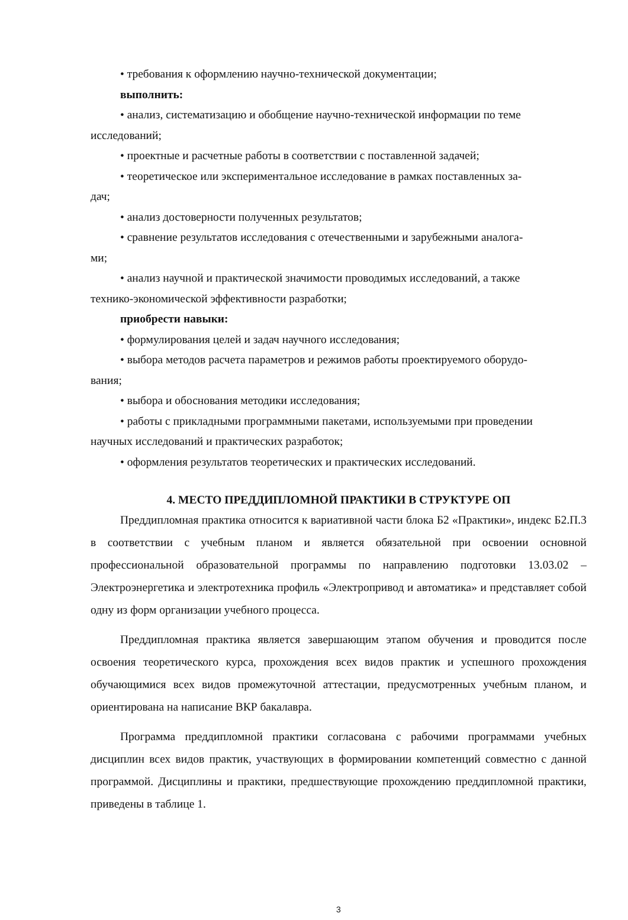• требования к оформлению научно-технической документации;
выполнить:
• анализ, систематизацию и обобщение научно-технической информации по теме
исследований;
• проектные и расчетные работы в соответствии с поставленной задачей;
• теоретическое или экспериментальное исследование в рамках поставленных за-
дач;
• анализ достоверности полученных результатов;
• сравнение результатов исследования с отечественными и зарубежными аналога-
ми;
• анализ научной и практической значимости проводимых исследований, а также
технико-экономической эффективности разработки;
приобрести навыки:
• формулирования целей и задач научного исследования;
• выбора методов расчета параметров и режимов работы проектируемого оборудо-
вания;
• выбора и обоснования методики исследования;
• работы с прикладными программными пакетами, используемыми при проведении
научных исследований и практических разработок;
• оформления результатов теоретических и практических исследований.
4. МЕСТО ПРЕДДИПЛОМНОЙ ПРАКТИКИ В СТРУКТУРЕ ОП
Преддипломная практика относится к вариативной части блока Б2 «Практики», индекс Б2.П.3 в соответствии с учебным планом и является обязательной при освоении основной профессиональной образовательной программы по направлению подготовки 13.03.02 – Электроэнергетика и электротехника профиль «Электропривод и автоматика» и представляет собой одну из форм организации учебного процесса.
Преддипломная практика является завершающим этапом обучения и проводится после освоения теоретического курса, прохождения всех видов практик и успешного прохождения обучающимися всех видов промежуточной аттестации, предусмотренных учебным планом, и ориентирована на написание ВКР бакалавра.
Программа преддипломной практики согласована с рабочими программами учебных дисциплин всех видов практик, участвующих в формировании компетенций совместно с данной программой. Дисциплины и практики, предшествующие прохождению преддипломной практики, приведены в таблице 1.
3